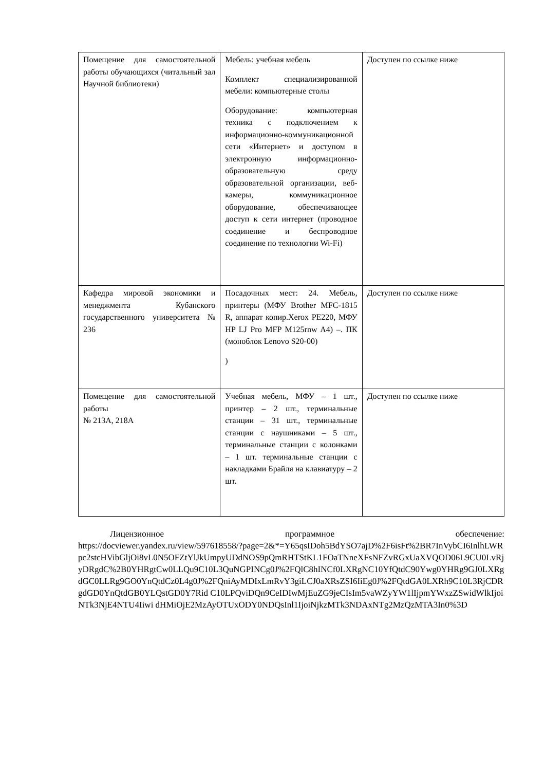| Помещение для самостоятельной работы обучающихся (читальный зал Научной библиотеки) | Мебель: учебная мебель Комплект специализированной мебели: компьютерные столы Оборудование: компьютерная техника с подключением к информационно-коммуникационной сети «Интернет» и доступом в электронную информационно-образовательную среду образовательной организации, веб-камеры, коммуникационное оборудование, обеспечивающее доступ к сети интернет (проводное соединение и беспроводное соединение по технологии Wi-Fi) | Доступен по ссылке ниже |
| Кафедра мировой экономики и менеджмента Кубанского государственного университета № 236 | Посадочных мест: 24. Мебель, принтеры (МФУ Brother MFC-1815 R, аппарат копир.Xerox PE220, МФУ HP LJ Pro MFP M125rnw A4) –. ПК (моноблок Lenovo S20-00) ) | Доступен по ссылке ниже |
| Помещение для самостоятельной работы № 213А, 218А | Учебная мебель, МФУ – 1 шт., принтер – 2 шт., терминальные станции – 31 шт., терминальные станции с наушниками – 5 шт., терминальные станции с колонками – 1 шт. терминальные станции с накладками Брайля на клавиатуру – 2 шт. | Доступен по ссылке ниже |
Лицензионное программное обеспечение:
https://docviewer.yandex.ru/view/597618558/?page=2&*=Y65qsIDoh5BdYSO7ajD%2F6isFt%2BR7InVybCI6InlhLWRpc2stcHVibGljOi8vL0N5OFZtYlJkUmpyUDdNOS9pQmRHTStKL1FOaTNneXFsNFZvRGxUaXVQOD06L9CU0LvRjyDRgdC%2B0YHRgtCw0LLQu9C10L3QuNGPINCg0J%2FQlC8hINCf0LXRgNC10YfQtdC90Ywg0YHRg9GJ0LXRgdGC0LLRg9GO0YnQtdCz0L4g0J%2FQniAyMDIxLmRvY3giLCJ0aXRsZSI6IiEg0J%2FQtdGA0LXRh9C10L3RjCDRgdGD0YnQtdGB0YLQstGD0Y7Rid C10LPQviDQn9CeIDIwMjEuZG9jeCIsIm5vaWZyYW1lIjpmYWxzZSwidWlkIjoiNTk3NjE4NTU4Iiwi dHMiOjE2MzAyOTUxODY0NDQsInl1IjoiNjkzMTk3NDAxNTg2MzQzMTA3In0%3D